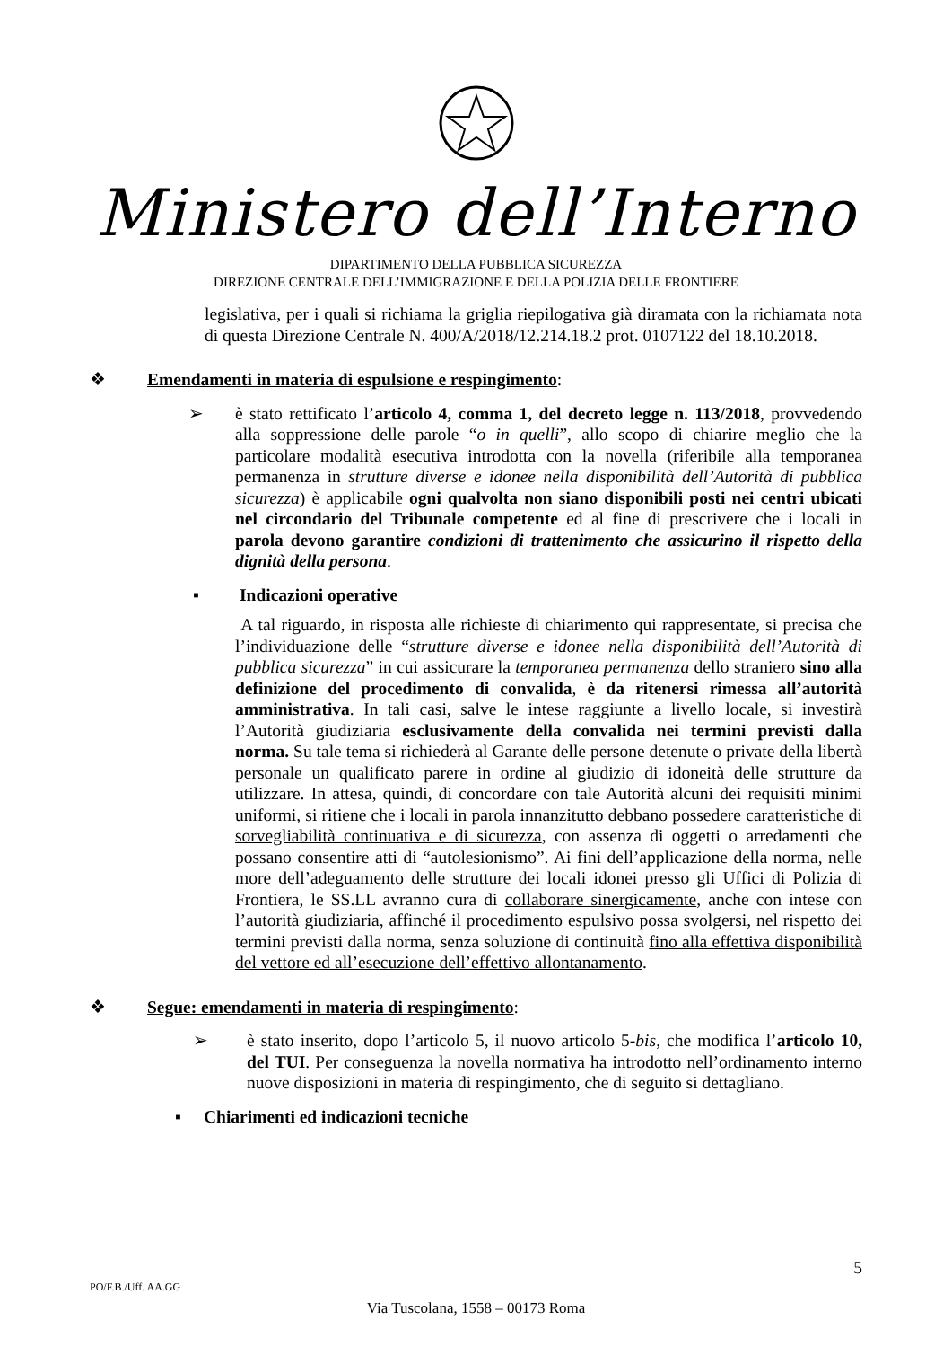Ministero dell’Interno
DIPARTIMENTO DELLA PUBBLICA SICUREZZA
DIREZIONE CENTRALE DELL’IMMIGRAZIONE E DELLA POLIZIA DELLE FRONTIERE
legislativa, per i quali si richiama la griglia riepilogativa già diramata con la richiamata nota di questa Direzione Centrale N. 400/A/2018/12.214.18.2 prot. 0107122 del 18.10.2018.
❖ Emendamenti in materia di espulsione e respingimento:
➢ è stato rettificato l’articolo 4, comma 1, del decreto legge n. 113/2018, provvedendo alla soppressione delle parole “o in quelli”, allo scopo di chiarire meglio che la particolare modalità esecutiva introdotta con la novella (riferibile alla temporanea permanenza in strutture diverse e idonee nella disponibilità dell’Autorità di pubblica sicurezza) è applicabile ogni qualvolta non siano disponibili posti nei centri ubicati nel circondario del Tribunale competente ed al fine di prescrivere che i locali in parola devono garantire condizioni di trattenimento che assicurino il rispetto della dignità della persona.
▪ Indicazioni operative
A tal riguardo, in risposta alle richieste di chiarimento qui rappresentate, si precisa che l’individuazione delle “strutture diverse e idonee nella disponibilità dell’Autorità di pubblica sicurezza” in cui assicurare la temporanea permanenza dello straniero sino alla definizione del procedimento di convalida, è da ritenersi rimessa all’autorità amministrativa. In tali casi, salve le intese raggiunte a livello locale, si investirà l’Autorità giudiziaria esclusivamente della convalida nei termini previsti dalla norma. Su tale tema si richiederà al Garante delle persone detenute o private della libertà personale un qualificato parere in ordine al giudizio di idoneità delle strutture da utilizzare. In attesa, quindi, di concordare con tale Autorità alcuni dei requisiti minimi uniformi, si ritiene che i locali in parola innanzitutto debbano possedere caratteristiche di sorvegliabilità continuativa e di sicurezza, con assenza di oggetti o arredamenti che possano consentire atti di “autolesionismo”. Ai fini dell’applicazione della norma, nelle more dell’adeguamento delle strutture dei locali idonei presso gli Uffici di Polizia di Frontiera, le SS.LL avranno cura di collaborare sinergicamente, anche con intese con l’autorità giudiziaria, affinché il procedimento espulsivo possa svolgersi, nel rispetto dei termini previsti dalla norma, senza soluzione di continuità fino alla effettiva disponibilità del vettore ed all’esecuzione dell’effettivo allontanamento.
❖ Segue: emendamenti in materia di respingimento:
➢ è stato inserito, dopo l’articolo 5, il nuovo articolo 5-bis, che modifica l’articolo 10, del TUI. Per conseguenza la novella normativa ha introdotto nell’ordinamento interno nuove disposizioni in materia di respingimento, che di seguito si dettagliano.
▪ Chiarimenti ed indicazioni tecniche
5
PO/F.B./Uff. AA.GG
Via Tuscolana, 1558 – 00173 Roma